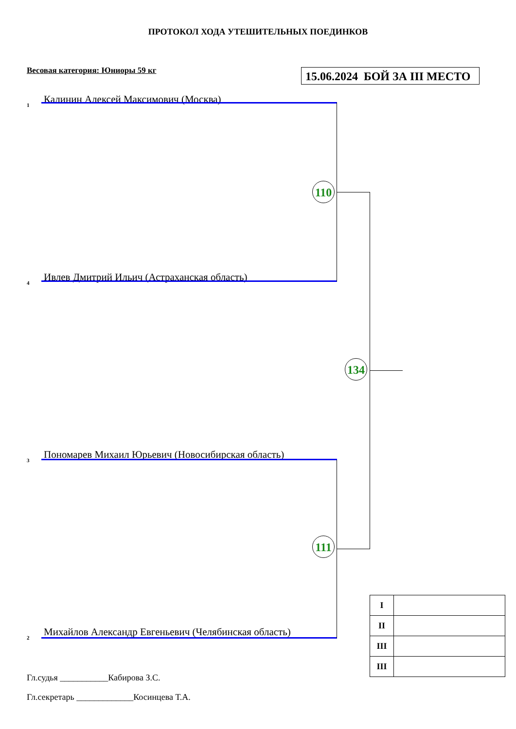ПРОТОКОЛ ХОДА УТЕШИТЕЛЬНЫХ ПОЕДИНКОВ
Весовая категория: Юниоры 59 кг
15.06.2024 БОЙ ЗА III МЕСТО
1 Калинин Алексей Максимович (Москва)
110
4 Ивлев Дмитрий Ильич (Астраханская область)
134
3 Пономарев Михаил Юрьевич (Новосибирская область)
111
2 Михайлов Александр Евгеньевич (Челябинская область)
| I | |
| II | |
| III | |
| III | |
Гл.судья ___________Кабирова З.С.
Гл.секретарь _____________Косинцева Т.А.